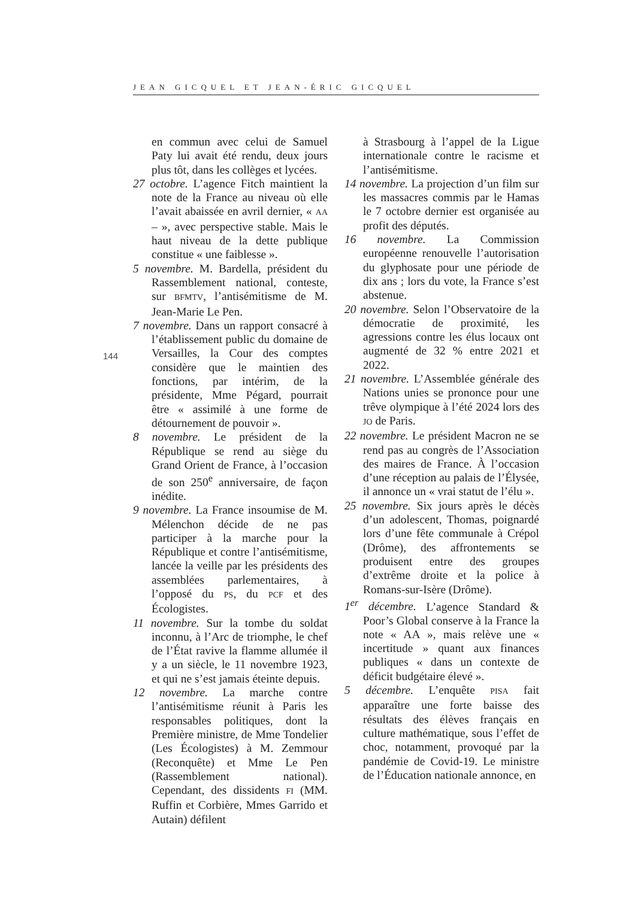JEAN GICQUEL ET JEAN-ÉRIC GICQUEL
144
en commun avec celui de Samuel Paty lui avait été rendu, deux jours plus tôt, dans les collèges et lycées.
27 octobre. L’agence Fitch maintient la note de la France au niveau où elle l’avait abaissée en avril dernier, « AA – », avec perspective stable. Mais le haut niveau de la dette publique constitue « une faiblesse ».
5 novembre. M. Bardella, président du Rassemblement national, conteste, sur BFMTV, l’antisémitisme de M. Jean-Marie Le Pen.
7 novembre. Dans un rapport consacré à l’établissement public du domaine de Versailles, la Cour des comptes considère que le maintien des fonctions, par intérim, de la présidente, Mme Pégard, pourrait être « assimilé à une forme de détournement de pouvoir ».
8 novembre. Le président de la République se rend au siège du Grand Orient de France, à l’occasion de son 250<sup>e</sup> anniversaire, de façon inédite.
9 novembre. La France insoumise de M. Mélenchon décide de ne pas participer à la marche pour la République et contre l’antisémitisme, lancée la veille par les présidents des assemblées parlementaires, à l’opposé du PS, du PCF et des Écologistes.
11 novembre. Sur la tombe du soldat inconnu, à l’Arc de triomphe, le chef de l’État ravive la flamme allumée il y a un siècle, le 11 novembre 1923, et qui ne s’est jamais éteinte depuis.
12 novembre. La marche contre l’antisémitisme réunit à Paris les responsables politiques, dont la Première ministre, de Mme Tondelier (Les Écologistes) à M. Zemmour (Reconquête) et Mme Le Pen (Rassemblement national). Cependant, des dissidents FI (MM. Ruffin et Corbière, Mmes Garrido et Autain) défilent
à Strasbourg à l’appel de la Ligue internationale contre le racisme et l’antisémitisme.
14 novembre. La projection d’un film sur les massacres commis par le Hamas le 7 octobre dernier est organisée au profit des députés.
16 novembre. La Commission européenne renouvelle l’autorisation du glyphosate pour une période de dix ans ; lors du vote, la France s’est abstenue.
20 novembre. Selon l’Observatoire de la démocratie de proximité, les agressions contre les élus locaux ont augmenté de 32 % entre 2021 et 2022.
21 novembre. L’Assemblée générale des Nations unies se prononce pour une trêve olympique à l’été 2024 lors des JO de Paris.
22 novembre. Le président Macron ne se rend pas au congrès de l’Association des maires de France. À l’occasion d’une réception au palais de l’Élysée, il annonce un « vrai statut de l’élu ».
25 novembre. Six jours après le décès d’un adolescent, Thomas, poignardé lors d’une fête communale à Crépol (Drôme), des affrontements se produisent entre des groupes d’extrême droite et la police à Romans-sur-Isère (Drôme).
1<sup>er</sup> décembre. L’agence Standard & Poor’s Global conserve à la France la note « AA », mais relève une « incertitude » quant aux finances publiques « dans un contexte de déficit budgétaire élevé ».
5 décembre. L’enquête PISA fait apparaître une forte baisse des résultats des élèves français en culture mathématique, sous l’effet de choc, notamment, provoqué par la pandémie de Covid-19. Le ministre de l’Éducation nationale annonce, en